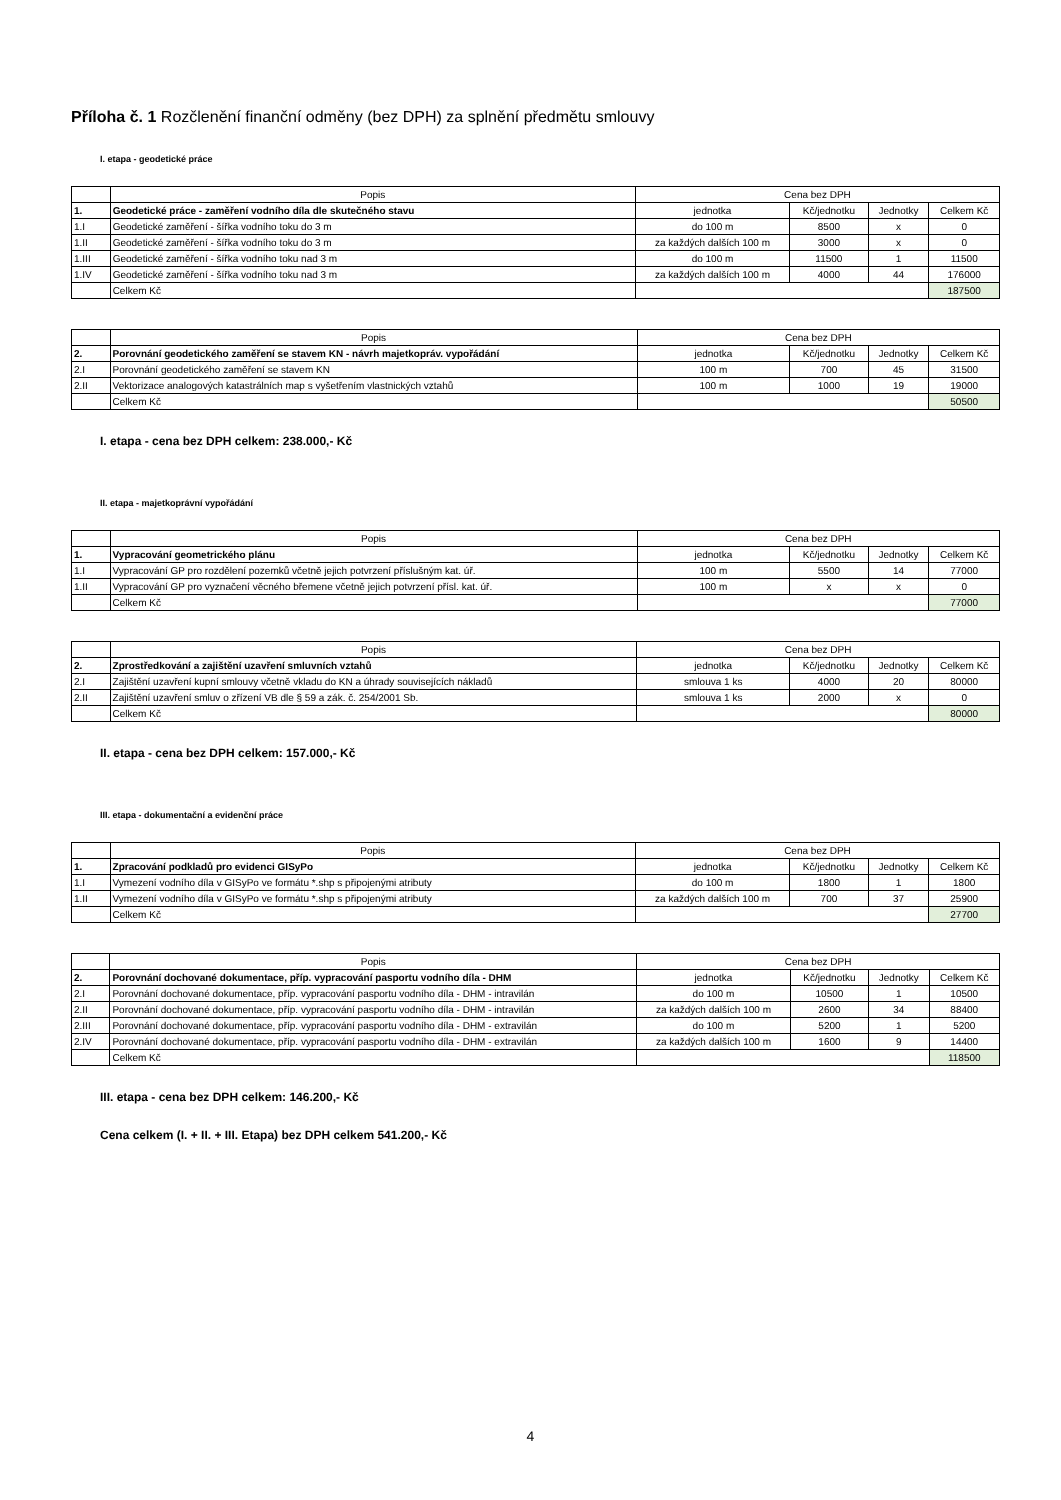Příloha č. 1 Rozčlenění finanční odměny (bez DPH) za splnění předmětu smlouvy
I. etapa - geodetické práce
| | Popis | Cena bez DPH | | | |
| --- | --- | --- | --- | --- | --- |
| 1. | Geodetické práce - zaměření vodního díla dle skutečného stavu | jednotka | Kč/jednotku | Jednotky | Celkem Kč |
| 1.I | Geodetické zaměření - šířka vodního toku do 3 m | do 100 m | 8500 | x | 0 |
| 1.II | Geodetické zaměření - šířka vodního toku do 3 m | za každých dalších 100 m | 3000 | x | 0 |
| 1.III | Geodetické zaměření - šířka vodního toku nad 3 m | do 100 m | 11500 | 1 | 11500 |
| 1.IV | Geodetické zaměření - šířka vodního toku nad 3 m | za každých dalších 100 m | 4000 | 44 | 176000 |
| | Celkem Kč | | | | 187500 |
| | Popis | Cena bez DPH | | | |
| --- | --- | --- | --- | --- | --- |
| 2. | Porovnání geodetického zaměření se stavem KN - návrh majetkopráv. vypořádání | jednotka | Kč/jednotku | Jednotky | Celkem Kč |
| 2.I | Porovnání geodetického zaměření se stavem KN | 100 m | 700 | 45 | 31500 |
| 2.II | Vektorizace analogových katastrálních map s vyšetřením vlastnických vztahů | 100 m | 1000 | 19 | 19000 |
| | Celkem Kč | | | | 50500 |
I. etapa - cena bez DPH celkem: 238.000,- Kč
II. etapa - majetkoprávní vypořádání
| | Popis | Cena bez DPH | | | |
| --- | --- | --- | --- | --- | --- |
| 1. | Vypracování geometrického plánu | jednotka | Kč/jednotku | Jednotky | Celkem Kč |
| 1.I | Vypracování GP pro rozdělení pozemků včetně jejich potvrzení příslušným kat. úř. | 100 m | 5500 | 14 | 77000 |
| 1.II | Vypracování GP pro vyznačení věcného břemene včetně jejich potvrzení přísl. kat. úř. | 100 m | x | x | 0 |
| | Celkem Kč | | | | 77000 |
| | Popis | Cena bez DPH | | | |
| --- | --- | --- | --- | --- | --- |
| 2. | Zprostředkování a zajištění uzavření smluvních vztahů | jednotka | Kč/jednotku | Jednotky | Celkem Kč |
| 2.I | Zajištění uzavření kupní smlouvy včetně vkladu do KN a úhrady souvisejících nákladů | smlouva 1 ks | 4000 | 20 | 80000 |
| 2.II | Zajištění uzavření smluv o zřízení VB dle § 59 a zák. č. 254/2001 Sb. | smlouva 1 ks | 2000 | x | 0 |
| | Celkem Kč | | | | 80000 |
II. etapa - cena bez DPH celkem: 157.000,- Kč
III. etapa - dokumentační a evidenční práce
| | Popis | Cena bez DPH | | | |
| --- | --- | --- | --- | --- | --- |
| 1. | Zpracování podkladů pro evidenci GISyPo | jednotka | Kč/jednotku | Jednotky | Celkem Kč |
| 1.I | Vymezení vodního díla v GISyPo ve formátu *.shp s připojenými atributy | do 100 m | 1800 | 1 | 1800 |
| 1.II | Vymezení vodního díla v GISyPo ve formátu *.shp s připojenými atributy | za každých dalších 100 m | 700 | 37 | 25900 |
| | Celkem Kč | | | | 27700 |
| | Popis | Cena bez DPH | | | |
| --- | --- | --- | --- | --- | --- |
| 2. | Porovnání dochované dokumentace, příp. vypracování pasportu vodního díla - DHM | jednotka | Kč/jednotku | Jednotky | Celkem Kč |
| 2.I | Porovnání dochované dokumentace, příp. vypracování pasportu vodního díla - DHM - intravilán | do 100 m | 10500 | 1 | 10500 |
| 2.II | Porovnání dochované dokumentace, příp. vypracování pasportu vodního díla - DHM - intravilán | za každých dalších 100 m | 2600 | 34 | 88400 |
| 2.III | Porovnání dochované dokumentace, příp. vypracování pasportu vodního díla - DHM - extravilán | do 100 m | 5200 | 1 | 5200 |
| 2.IV | Porovnání dochované dokumentace, příp. vypracování pasportu vodního díla - DHM - extravilán | za každých dalších 100 m | 1600 | 9 | 14400 |
| | Celkem Kč | | | | 118500 |
III. etapa - cena bez DPH celkem: 146.200,- Kč
Cena celkem (I. + II. + III. Etapa) bez DPH celkem 541.200,- Kč
4